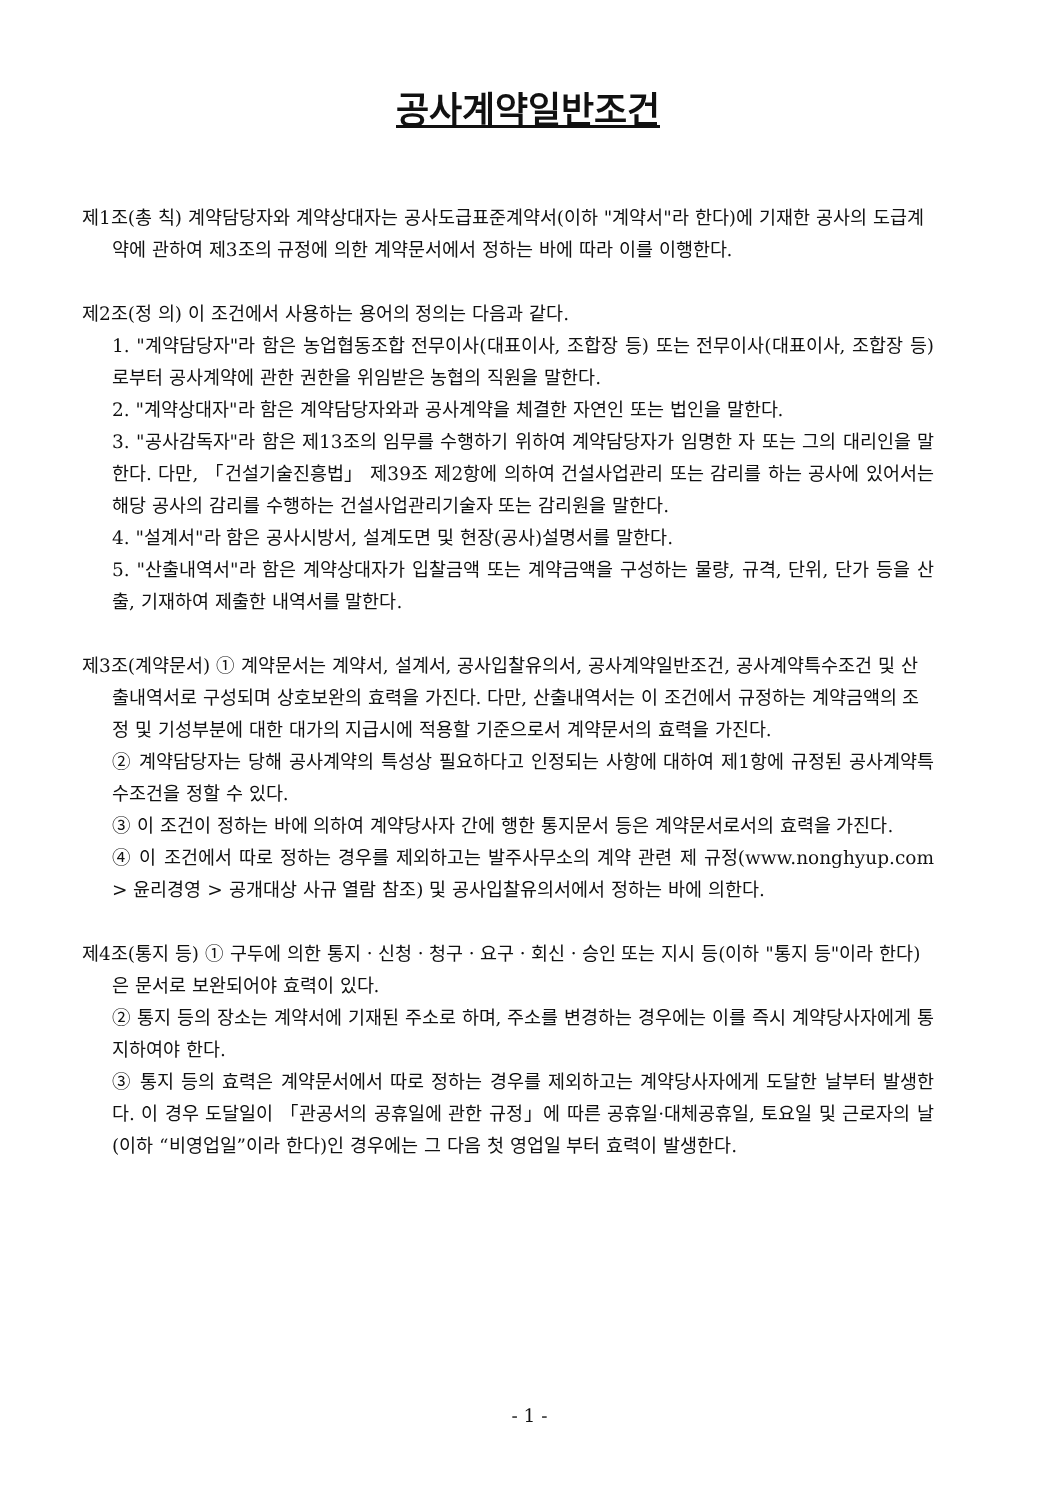공사계약일반조건
제1조(총 칙) 계약담당자와 계약상대자는 공사도급표준계약서(이하 "계약서"라 한다)에 기재한 공사의 도급계약에 관하여 제3조의 규정에 의한 계약문서에서 정하는 바에 따라 이를 이행한다.
제2조(정 의) 이 조건에서 사용하는 용어의 정의는 다음과 같다.
1. "계약담당자"라 함은 농업협동조합 전무이사(대표이사, 조합장 등) 또는 전무이사(대표이사, 조합장 등)로부터 공사계약에 관한 권한을 위임받은 농협의 직원을 말한다.
2. "계약상대자"라 함은 계약담당자와과 공사계약을 체결한 자연인 또는 법인을 말한다.
3. "공사감독자"라 함은 제13조의 임무를 수행하기 위하여 계약담당자가 임명한 자 또는 그의 대리인을 말한다. 다만, 「건설기술진흥법」 제39조 제2항에 의하여 건설사업관리 또는 감리를 하는 공사에 있어서는 해당 공사의 감리를 수행하는 건설사업관리기술자 또는 감리원을 말한다.
4. "설계서"라 함은 공사시방서, 설계도면 및 현장(공사)설명서를 말한다.
5. "산출내역서"라 함은 계약상대자가 입찰금액 또는 계약금액을 구성하는 물량, 규격, 단위, 단가 등을 산출, 기재하여 제출한 내역서를 말한다.
제3조(계약문서) ① 계약문서는 계약서, 설계서, 공사입찰유의서, 공사계약일반조건, 공사계약특수조건 및 산출내역서로 구성되며 상호보완의 효력을 가진다. 다만, 산출내역서는 이 조건에서 규정하는 계약금액의 조정 및 기성부분에 대한 대가의 지급시에 적용할 기준으로서 계약문서의 효력을 가진다.
② 계약담당자는 당해 공사계약의 특성상 필요하다고 인정되는 사항에 대하여 제1항에 규정된 공사계약특수조건을 정할 수 있다.
③ 이 조건이 정하는 바에 의하여 계약당사자 간에 행한 통지문서 등은 계약문서로서의 효력을 가진다.
④ 이 조건에서 따로 정하는 경우를 제외하고는 발주사무소의 계약 관련 제 규정(www.nonghyup.com > 윤리경영 > 공개대상 사규 열람 참조) 및 공사입찰유의서에서 정하는 바에 의한다.
제4조(통지 등) ① 구두에 의한 통지ㆍ신청ㆍ청구ㆍ요구ㆍ회신ㆍ승인 또는 지시 등(이하 "통지 등"이라 한다)은 문서로 보완되어야 효력이 있다.
② 통지 등의 장소는 계약서에 기재된 주소로 하며, 주소를 변경하는 경우에는 이를 즉시 계약당사자에게 통지하여야 한다.
③ 통지 등의 효력은 계약문서에서 따로 정하는 경우를 제외하고는 계약당사자에게 도달한 날부터 발생한다. 이 경우 도달일이 「관공서의 공휴일에 관한 규정」에 따른 공휴일·대체공휴일, 토요일 및 근로자의 날(이하 “비영업일”이라 한다)인 경우에는 그 다음 첫 영업일 부터 효력이 발생한다.
- 1 -